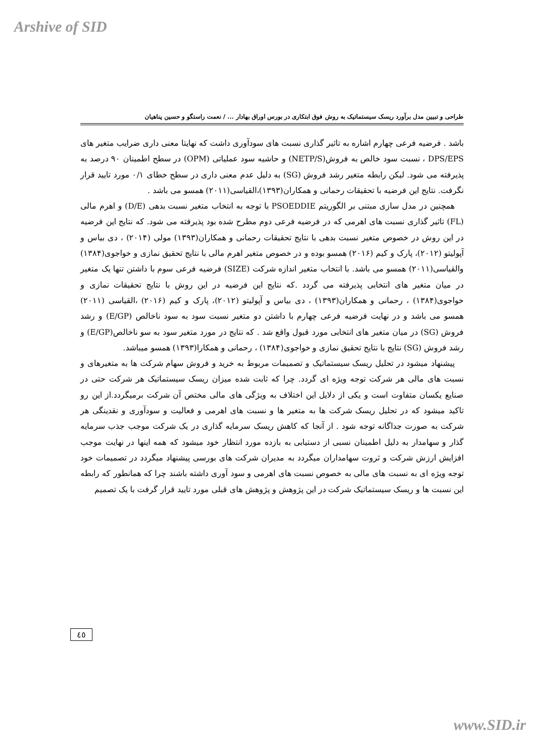Arshive of SID
طراحی و تبیین مدل برآورد ریسک سیستماتیک به روش فوق ابتکاری در بورس اوراق بهادار ... / نعمت راستگو و حسین پناهیان
باشد . فرضیه فرعی چهارم اشاره به تاثیر گذاری نسبت های سودآوری داشت که نهایتا معنی داری ضرایب متغیر های DPS/EPS ، نسبت سود خالص به فروش(NETP/S) و حاشیه سود عملیاتی (OPM) در سطح اطمینان ۹۰ درصد به پذیرفته می شود. لیکن رابطه متغیر رشد فروش (SG) به دلیل عدم معنی داری در سطح خطای ۰/۱ مورد تایید قرار نگرفت. نتایج این فرضیه با تحقیقات رحمانی و همکاران(۱۳۹۳)،القیاسی(۲۰۱۱) همسو می باشد .
همچنین در مدل سازی مبتنی بر الگوریتم PSOEDDIE با توجه به انتخاب متغیر نسبت بدهی (D/E) و اهرم مالی (FL) تاثیر گذاری نسبت های اهرمی که در فرضیه فرعی دوم مطرح شده بود پذیرفته می شود. که نتایج این فرضیه در این روش در خصوص متغیر نسبت بدهی با نتایج تحقیقات رحمانی و همکاران(۱۳۹۳) مولی (۲۰۱۴) ، دی بیاس و آپولیتو (۲۰۱۲)، پارک و کیم (۲۰۱۶) همسو بوده و در خصوص متغیر اهرم مالی با نتایج تحقیق نمازی و خواجوی(۱۳۸۴) والقیاسی(۲۰۱۱) همسو می باشد. با انتخاب متغیر اندازه شرکت (SIZE) فرضیه فرعی سوم با داشتن تنها یک متغیر در میان متغیر های انتخابی پذیرفته می گردد .که نتایج این فرضیه در این روش با نتایج تحقیقات نمازی و خواجوی(۱۳۸۴) ، رحمانی و همکاران(۱۳۹۳) ، دی بیاس و آپولیتو (۲۰۱۲)، پارک و کیم (۲۰۱۶) ،القیاسی (۲۰۱۱) همسو می باشد و در نهایت فرضیه فرعی چهارم با داشتن دو متغیر نسبت سود به سود ناخالص (E/GP) و رشد فروش (SG) در میان متغیر های انتخابی مورد قبول واقع شد . که نتایج در مورد متغیر سود به سو ناخالص(E/GP) و رشد فروش (SG) نتایج با نتایج تحقیق نمازی و خواجوی(۱۳۸۴) ، رحمانی و همکارا(۱۳۹۳) همسو میباشد.
پیشنهاد میشود در تحلیل ریسک سیستماتیک و تصمیمات مربوط به خرید و فروش سهام شرکت ها به متغیرهای و نسبت های مالی هر شرکت توجه ویژه ای گردد. چرا که ثابت شده میزان ریسک سیستماتیک هر شرکت حتی در صنایع یکسان متفاوت است و یکی از دلایل این اختلاف به ویژگی های مالی مختص آن شرکت برمیگردد.از این رو تاکید میشود که در تحلیل ریسک شرکت ها به متغیر ها و نسبت های اهرمی و فعالیت و سودآوری و نقدینگی هر شرکت به صورت جداگانه توجه شود . از آنجا که کاهش ریسک سرمایه گذاری در یک شرکت موجب جذب سرمایه گذار و سهامدار به دلیل اطمینان نسبی از دستیابی به بازده مورد انتظار خود میشود که همه اینها در نهایت موجب افزایش ارزش شرکت و ثروت سهامداران میگردد به مدیران شرکت های بورسی پیشنهاد میگردد در تصمیمات خود توجه ویژه ای به نسبت های مالی به خصوص نسبت های اهرمی و سود آوری داشته باشند چرا که همانطور که رابطه این نسبت ها و ریسک سیستماتیک شرکت در این پژوهش و پژوهش های قبلی مورد تایید قرار گرفت با یک تصمیم
٤٥
www.SID.ir